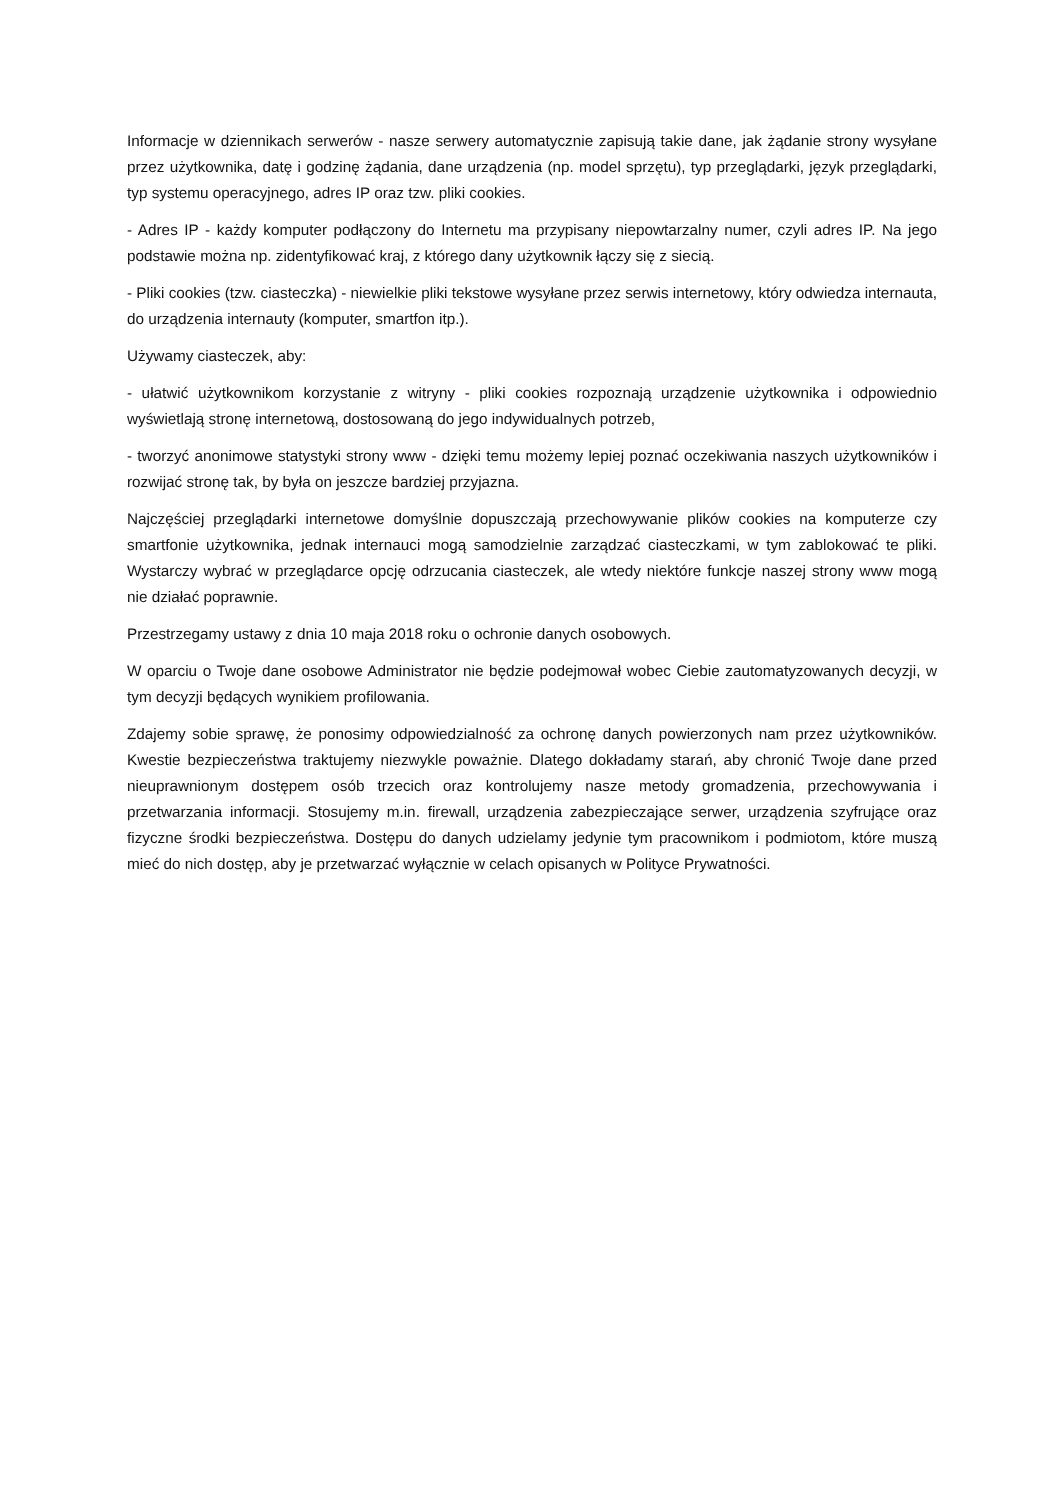Informacje w dziennikach serwerów - nasze serwery automatycznie zapisują takie dane, jak żądanie strony wysyłane przez użytkownika, datę i godzinę żądania, dane urządzenia (np. model sprzętu), typ przeglądarki, język przeglądarki, typ systemu operacyjnego, adres IP oraz tzw. pliki cookies.
- Adres IP - każdy komputer podłączony do Internetu ma przypisany niepowtarzalny numer, czyli adres IP. Na jego podstawie można np. zidentyfikować kraj, z którego dany użytkownik łączy się z siecią.
- Pliki cookies (tzw. ciasteczka) - niewielkie pliki tekstowe wysyłane przez serwis internetowy, który odwiedza internauta, do urządzenia internauty (komputer, smartfon itp.).
Używamy ciasteczek, aby:
- ułatwić użytkownikom korzystanie z witryny - pliki cookies rozpoznają urządzenie użytkownika i odpowiednio wyświetlają stronę internetową, dostosowaną do jego indywidualnych potrzeb,
- tworzyć anonimowe statystyki strony www - dzięki temu możemy lepiej poznać oczekiwania naszych użytkowników i rozwijać stronę tak, by była on jeszcze bardziej przyjazna.
Najczęściej przeglądarki internetowe domyślnie dopuszczają przechowywanie plików cookies na komputerze czy smartfonie użytkownika, jednak internauci mogą samodzielnie zarządzać ciasteczkami, w tym zablokować te pliki. Wystarczy wybrać w przeglądarce opcję odrzucania ciasteczek, ale wtedy niektóre funkcje naszej strony www mogą nie działać poprawnie.
Przestrzegamy ustawy z dnia 10 maja 2018 roku o ochronie danych osobowych.
W oparciu o Twoje dane osobowe Administrator nie będzie podejmował wobec Ciebie zautomatyzowanych decyzji, w tym decyzji będących wynikiem profilowania.
Zdajemy sobie sprawę, że ponosimy odpowiedzialność za ochronę danych powierzonych nam przez użytkowników. Kwestie bezpieczeństwa traktujemy niezwykle poważnie. Dlatego dokładamy starań, aby chronić Twoje dane przed nieuprawnionym dostępem osób trzecich oraz kontrolujemy nasze metody gromadzenia, przechowywania i przetwarzania informacji. Stosujemy m.in. firewall, urządzenia zabezpieczające serwer, urządzenia szyfrujące oraz fizyczne środki bezpieczeństwa. Dostępu do danych udzielamy jedynie tym pracownikom i podmiotom, które muszą mieć do nich dostęp, aby je przetwarzać wyłącznie w celach opisanych w Polityce Prywatności.